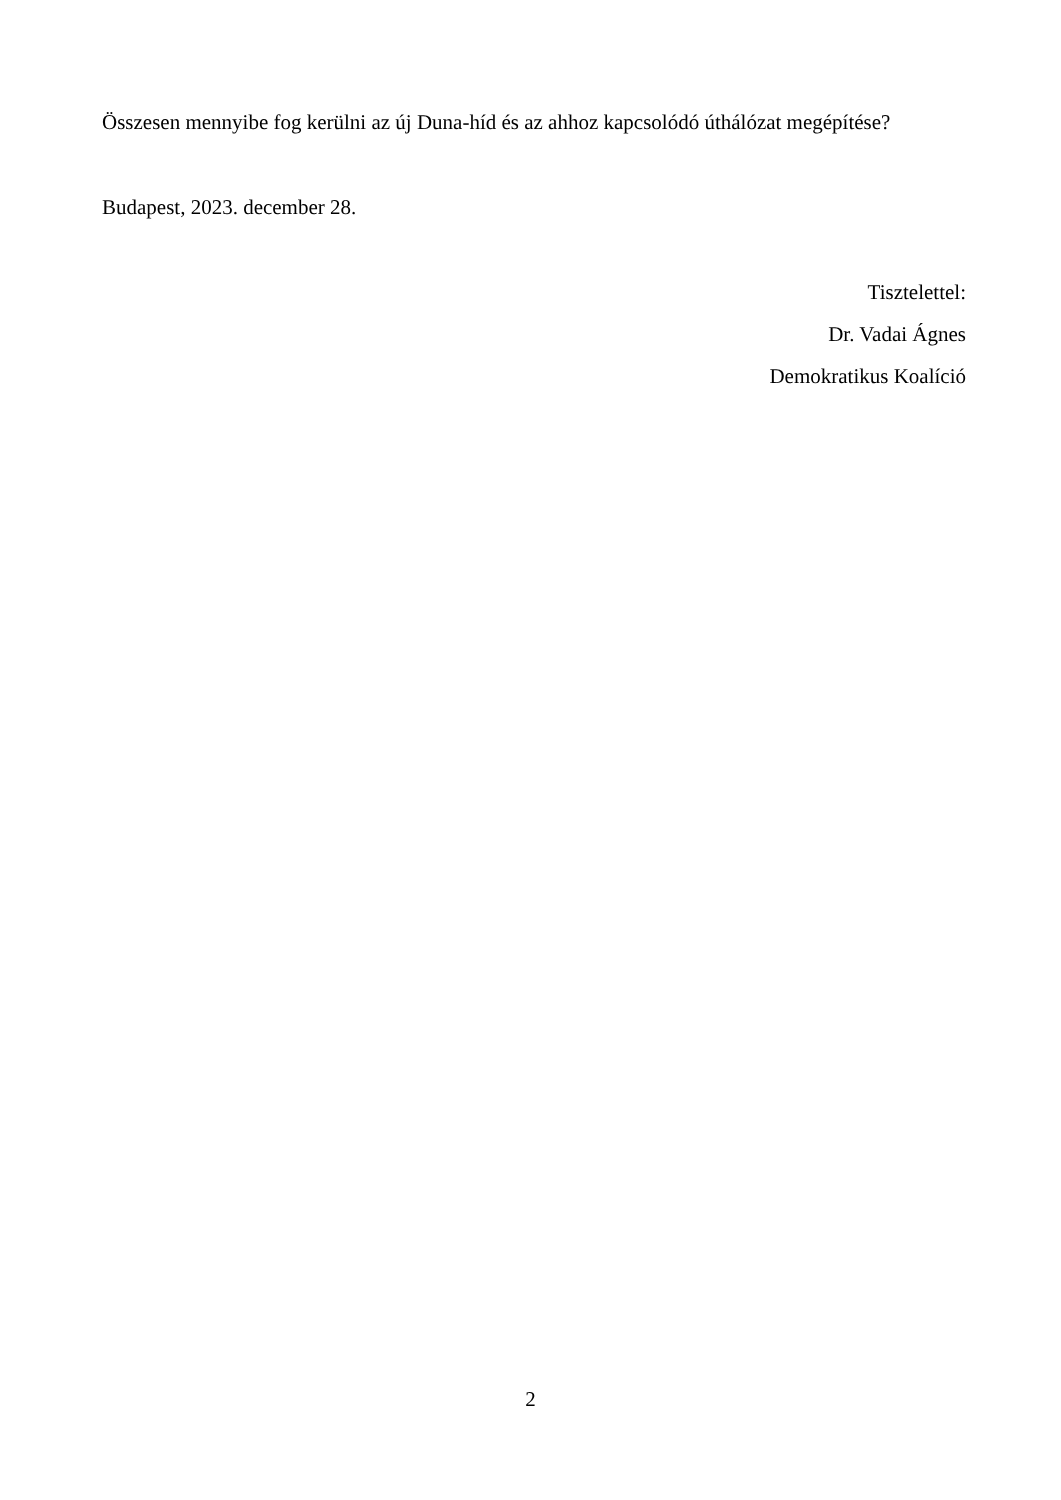Összesen mennyibe fog kerülni az új Duna-híd és az ahhoz kapcsolódó úthálózat megépítése?
Budapest, 2023. december 28.
Tisztelettel:
Dr. Vadai Ágnes
Demokratikus Koalíció
2